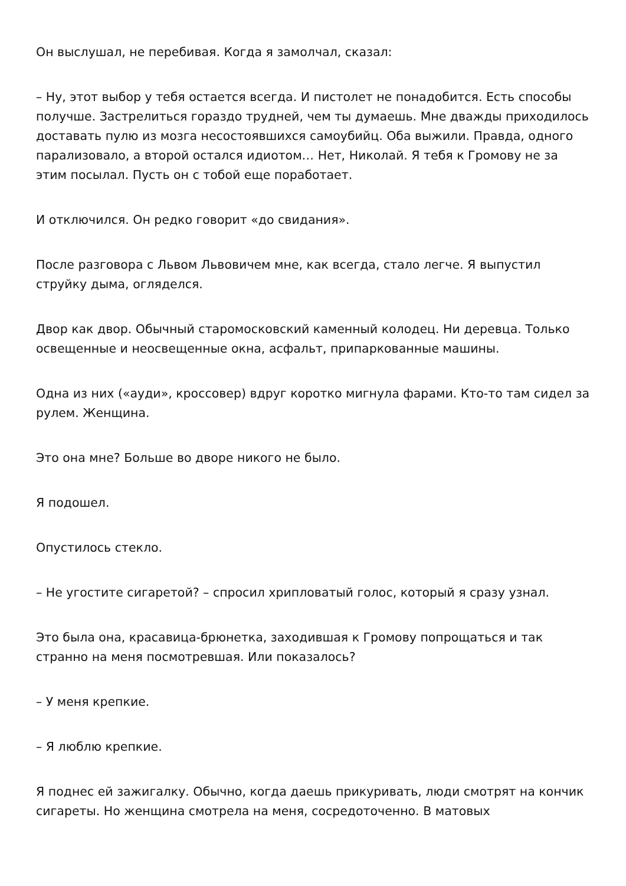Он выслушал, не перебивая. Когда я замолчал, сказал:
– Ну, этот выбор у тебя остается всегда. И пистолет не понадобится. Есть способы получше. Застрелиться гораздо трудней, чем ты думаешь. Мне дважды приходилось доставать пулю из мозга несостоявшихся самоубийц. Оба выжили. Правда, одного парализовало, а второй остался идиотом… Нет, Николай. Я тебя к Громову не за этим посылал. Пусть он с тобой еще поработает.
И отключился. Он редко говорит «до свидания».
После разговора с Львом Львовичем мне, как всегда, стало легче. Я выпустил струйку дыма, огляделся.
Двор как двор. Обычный старомосковский каменный колодец. Ни деревца. Только освещенные и неосвещенные окна, асфальт, припаркованные машины.
Одна из них («ауди», кроссовер) вдруг коротко мигнула фарами. Кто-то там сидел за рулем. Женщина.
Это она мне? Больше во дворе никого не было.
Я подошел.
Опустилось стекло.
– Не угостите сигаретой? – спросил хрипловатый голос, который я сразу узнал.
Это была она, красавица-брюнетка, заходившая к Громову попрощаться и так странно на меня посмотревшая. Или показалось?
– У меня крепкие.
– Я люблю крепкие.
Я поднес ей зажигалку. Обычно, когда даешь прикуривать, люди смотрят на кончик сигареты. Но женщина смотрела на меня, сосредоточенно. В матовых